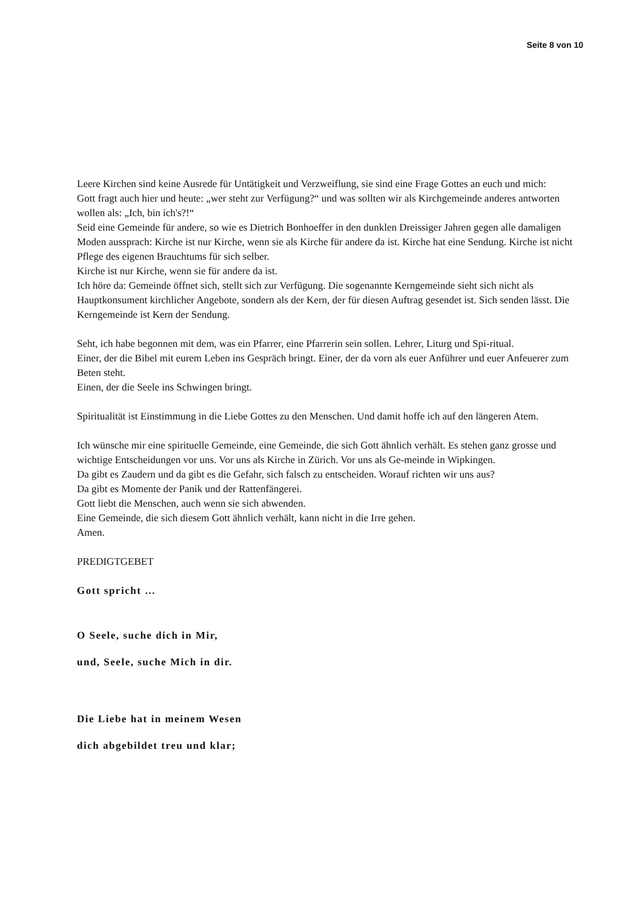Seite 8 von 10
Leere Kirchen sind keine Ausrede für Untätigkeit und Verzweiflung, sie sind eine Frage Gottes an euch und mich:
Gott fragt auch hier und heute: „wer steht zur Verfügung?“ und was sollten wir als Kirchgemeinde anderes antworten wollen als: „Ich, bin ich's?!“
Seid eine Gemeinde für andere, so wie es Dietrich Bonhoeffer in den dunklen Dreissiger Jahren gegen alle damaligen Moden aussprach: Kirche ist nur Kirche, wenn sie als Kirche für andere da ist. Kirche hat eine Sendung. Kirche ist nicht Pflege des eigenen Brauchtums für sich selber.
Kirche ist nur Kirche, wenn sie für andere da ist.
Ich höre da: Gemeinde öffnet sich, stellt sich zur Verfügung. Die sogenannte Kerngemeinde sieht sich nicht als Hauptkonsument kirchlicher Angebote, sondern als der Kern, der für diesen Auftrag gesendet ist. Sich senden lässt. Die Kerngemeinde ist Kern der Sendung.
Seht, ich habe begonnen mit dem, was ein Pfarrer, eine Pfarrerin sein sollen. Lehrer, Liturg und Spi-ritual.
Einer, der die Bibel mit eurem Leben ins Gespräch bringt. Einer, der da vorn als euer Anführer und euer Anfeuerer zum Beten steht.
Einen, der die Seele ins Schwingen bringt.
Spiritualität ist Einstimmung in die Liebe Gottes zu den Menschen. Und damit hoffe ich auf den längeren Atem.
Ich wünsche mir eine spirituelle Gemeinde, eine Gemeinde, die sich Gott ähnlich verhält. Es stehen ganz grosse und wichtige Entscheidungen vor uns. Vor uns als Kirche in Zürich. Vor uns als Ge-meinde in Wipkingen.
Da gibt es Zaudern und da gibt es die Gefahr, sich falsch zu entscheiden. Worauf richten wir uns aus?
Da gibt es Momente der Panik und der Rattenfängerei.
Gott liebt die Menschen, auch wenn sie sich abwenden.
Eine Gemeinde, die sich diesem Gott ähnlich verhält, kann nicht in die Irre gehen.
Amen.
PREDIGTGEBET
Gott spricht …
O Seele, suche dich in Mir,
und, Seele, suche Mich in dir.
Die Liebe hat in meinem Wesen
dich abgebildet treu und klar;